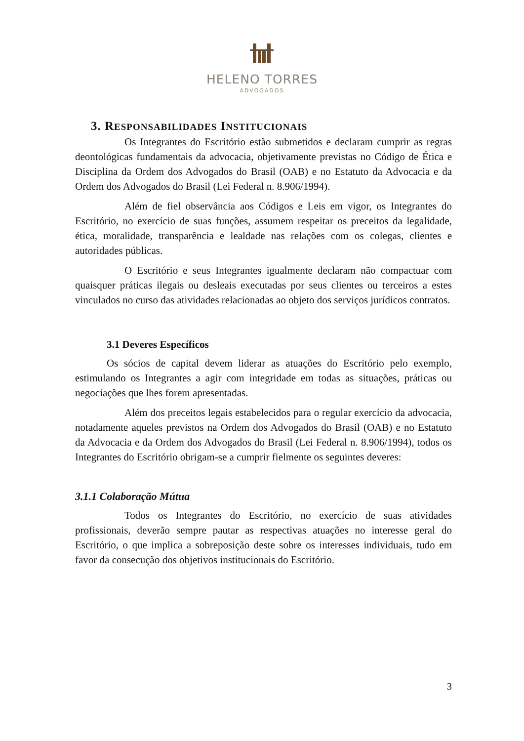HELENO TORRES
ADVOGADOS
3. RESPONSABILIDADES INSTITUCIONAIS
Os Integrantes do Escritório estão submetidos e declaram cumprir as regras deontológicas fundamentais da advocacia, objetivamente previstas no Código de Ética e Disciplina da Ordem dos Advogados do Brasil (OAB) e no Estatuto da Advocacia e da Ordem dos Advogados do Brasil (Lei Federal n. 8.906/1994).
Além de fiel observância aos Códigos e Leis em vigor, os Integrantes do Escritório, no exercício de suas funções, assumem respeitar os preceitos da legalidade, ética, moralidade, transparência e lealdade nas relações com os colegas, clientes e autoridades públicas.
O Escritório e seus Integrantes igualmente declaram não compactuar com quaisquer práticas ilegais ou desleais executadas por seus clientes ou terceiros a estes vinculados no curso das atividades relacionadas ao objeto dos serviços jurídicos contratos.
3.1 Deveres Específicos
Os sócios de capital devem liderar as atuações do Escritório pelo exemplo, estimulando os Integrantes a agir com integridade em todas as situações, práticas ou negociações que lhes forem apresentadas.
Além dos preceitos legais estabelecidos para o regular exercício da advocacia, notadamente aqueles previstos na Ordem dos Advogados do Brasil (OAB) e no Estatuto da Advocacia e da Ordem dos Advogados do Brasil (Lei Federal n. 8.906/1994), todos os Integrantes do Escritório obrigam-se a cumprir fielmente os seguintes deveres:
3.1.1 Colaboração Mútua
Todos os Integrantes do Escritório, no exercício de suas atividades profissionais, deverão sempre pautar as respectivas atuações no interesse geral do Escritório, o que implica a sobreposição deste sobre os interesses individuais, tudo em favor da consecução dos objetivos institucionais do Escritório.
3